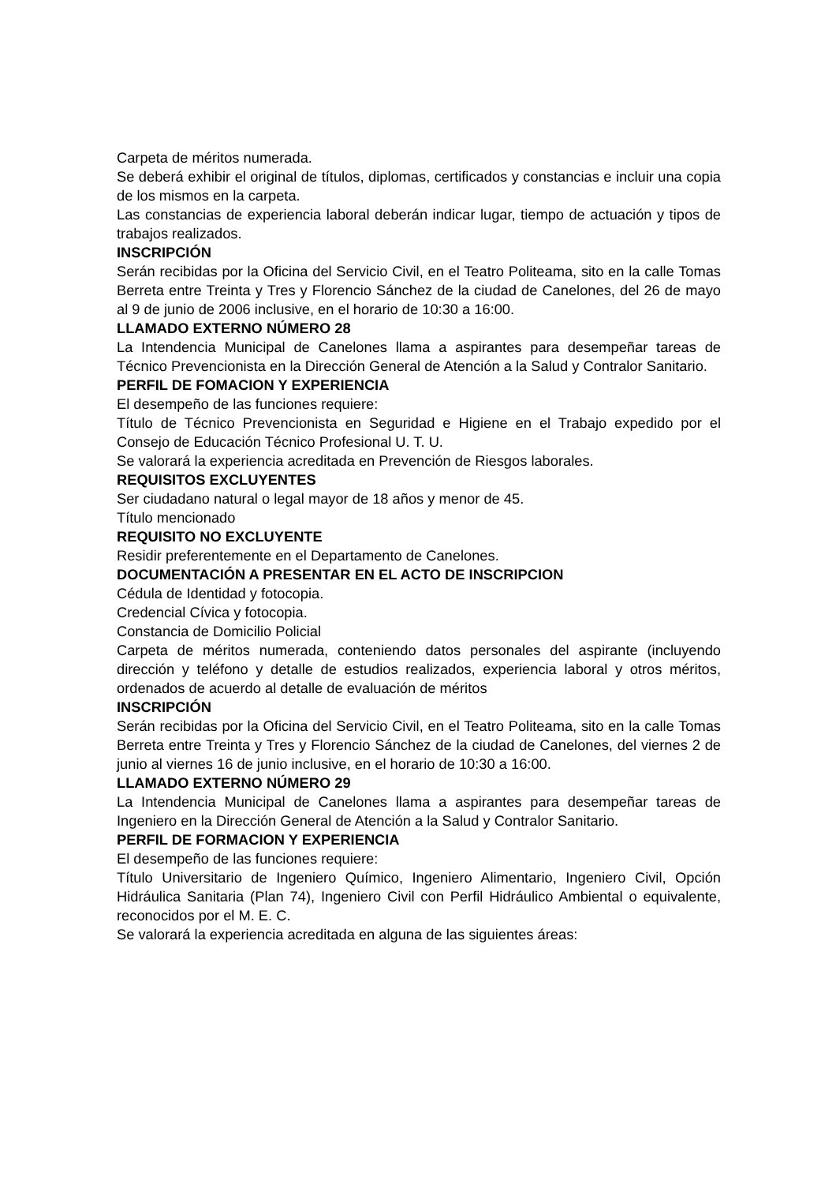Carpeta de méritos numerada.
Se deberá exhibir el original de títulos, diplomas, certificados y constancias e incluir una copia de los mismos en la carpeta.
Las constancias de experiencia laboral deberán indicar lugar, tiempo de actuación y tipos de trabajos realizados.
INSCRIPCIÓN
Serán recibidas por la Oficina del Servicio Civil, en el Teatro Politeama, sito en la calle Tomas Berreta entre Treinta y Tres y Florencio Sánchez de la ciudad de Canelones, del 26 de mayo al 9 de junio de 2006 inclusive, en el horario de 10:30 a 16:00.
LLAMADO EXTERNO NÚMERO 28
La Intendencia Municipal de Canelones llama a aspirantes para desempeñar tareas de Técnico Prevencionista en la Dirección General de Atención a la Salud y Contralor Sanitario.
PERFIL DE FOMACION Y EXPERIENCIA
El desempeño de las funciones requiere:
Título de Técnico Prevencionista en Seguridad e Higiene en el Trabajo expedido por el Consejo de Educación Técnico Profesional U. T. U.
Se valorará la experiencia acreditada en Prevención de Riesgos laborales.
REQUISITOS EXCLUYENTES
Ser ciudadano natural o legal mayor de 18 años y menor de 45.
Título mencionado
REQUISITO NO EXCLUYENTE
Residir preferentemente en el Departamento de Canelones.
DOCUMENTACIÓN A PRESENTAR EN EL ACTO DE INSCRIPCION
Cédula de Identidad y fotocopia.
Credencial Cívica y fotocopia.
Constancia de Domicilio Policial
Carpeta de méritos numerada, conteniendo datos personales del aspirante (incluyendo dirección y teléfono y detalle de estudios realizados, experiencia laboral y otros méritos, ordenados de acuerdo al detalle de evaluación de méritos
INSCRIPCIÓN
Serán recibidas por la Oficina del Servicio Civil, en el Teatro Politeama, sito en la calle Tomas Berreta entre Treinta y Tres y Florencio Sánchez de la ciudad de Canelones, del viernes 2 de junio al viernes 16 de junio inclusive, en el horario de 10:30 a 16:00.
LLAMADO EXTERNO NÚMERO 29
La Intendencia Municipal de Canelones llama a aspirantes para desempeñar tareas de Ingeniero en la Dirección General de Atención a la Salud y Contralor Sanitario.
PERFIL DE FORMACION Y EXPERIENCIA
El desempeño de las funciones requiere:
Título Universitario de Ingeniero Químico, Ingeniero Alimentario, Ingeniero Civil, Opción Hidráulica Sanitaria (Plan 74), Ingeniero Civil con Perfil Hidráulico Ambiental o equivalente, reconocidos por el M. E. C.
Se valorará la experiencia acreditada en alguna de las siguientes áreas: